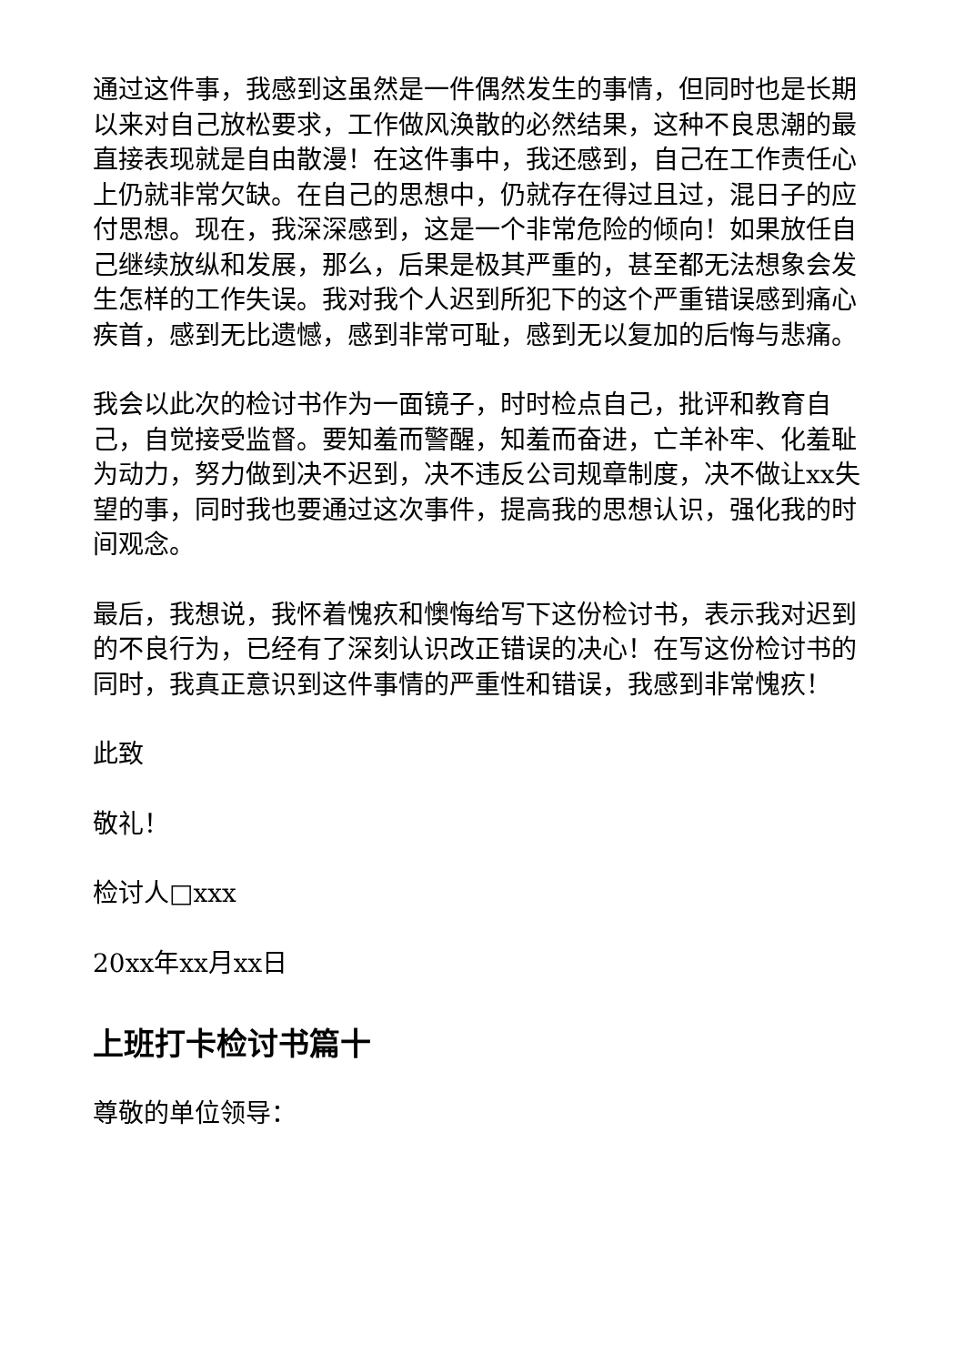通过这件事，我感到这虽然是一件偶然发生的事情，但同时也是长期以来对自己放松要求，工作做风涣散的必然结果，这种不良思潮的最直接表现就是自由散漫！在这件事中，我还感到，自己在工作责任心上仍就非常欠缺。在自己的思想中，仍就存在得过且过，混日子的应付思想。现在，我深深感到，这是一个非常危险的倾向！如果放任自己继续放纵和发展，那么，后果是极其严重的，甚至都无法想象会发生怎样的工作失误。我对我个人迟到所犯下的这个严重错误感到痛心疾首，感到无比遗憾，感到非常可耻，感到无以复加的后悔与悲痛。
我会以此次的检讨书作为一面镜子，时时检点自己，批评和教育自己，自觉接受监督。要知羞而警醒，知羞而奋进，亡羊补牢、化羞耻为动力，努力做到决不迟到，决不违反公司规章制度，决不做让xx失望的事，同时我也要通过这次事件，提高我的思想认识，强化我的时间观念。
最后，我想说，我怀着愧疚和懊悔给写下这份检讨书，表示我对迟到的不良行为，已经有了深刻认识改正错误的决心！在写这份检讨书的同时，我真正意识到这件事情的严重性和错误，我感到非常愧疚！
此致
敬礼！
检讨人□xxx
20xx年xx月xx日
上班打卡检讨书篇十
尊敬的单位领导：